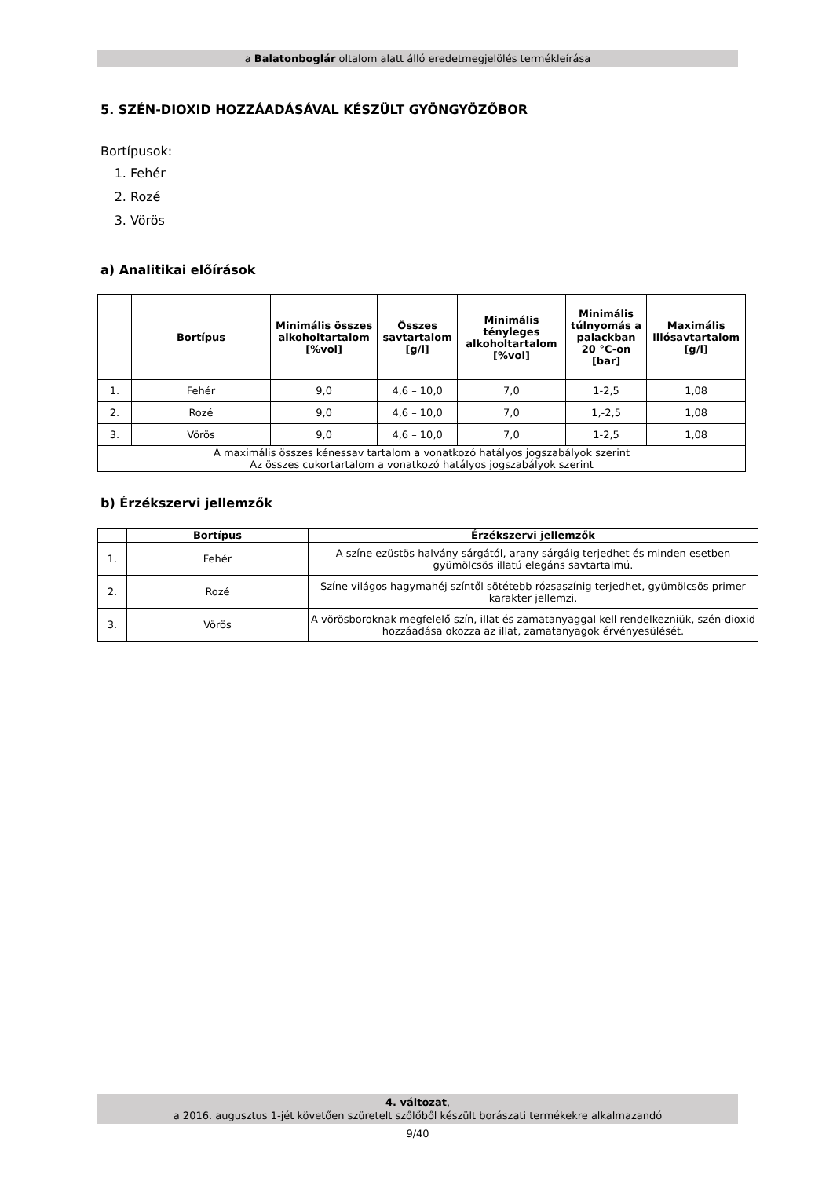a Balatonboglár oltalom alatt álló eredetmegjelölés termékleírása
5. SZÉN-DIOXID HOZZÁADÁSÁVAL KÉSZÜLT GYÖNGYÖZŐBOR
Bortípusok:
1. Fehér
2. Rozé
3. Vörös
a) Analitikai előírások
| | Bortípus | Minimális összes alkoholtartalom [%vol] | Összes savtartalom [g/l] | Minimális tényleges alkoholtartalom [%vol] | Minimális túlnyomás a palackban 20 °C-on [bar] | Maximális illósavtartalom [g/l] |
| --- | --- | --- | --- | --- | --- | --- |
| 1. | Fehér | 9,0 | 4,6 – 10,0 | 7,0 | 1-2,5 | 1,08 |
| 2. | Rozé | 9,0 | 4,6 – 10,0 | 7,0 | 1,-2,5 | 1,08 |
| 3. | Vörös | 9,0 | 4,6 – 10,0 | 7,0 | 1-2,5 | 1,08 |
| A maximális összes kénessav tartalom a vonatkozó hatályos jogszabályok szerint Az összes cukortartalom a vonatkozó hatályos jogszabályok szerint | | | | | | |
b) Érzékszervi jellemzők
| | Bortípus | Érzékszervi jellemzők |
| --- | --- | --- |
| 1. | Fehér | A színe ezüstös halvány sárgától, arany sárgáig terjedhet és minden esetben gyümölcsös illatú elegáns savtartalmú. |
| 2. | Rozé | Színe világos hagymahéj színtől sötétebb rózsaszínig terjedhet, gyümölcsös primer karakter jellemzi. |
| 3. | Vörös | A vörösboroknak megfelelő szín, illat és zamatanyaggal kell rendelkezniük, szén-dioxid hozzáadása okozza az illat, zamatanyagok érvényesülését. |
4. változat,
a 2016. augusztus 1-jét követően szüretelt szőlőből készült borászati termékekre alkalmazandó
9/40